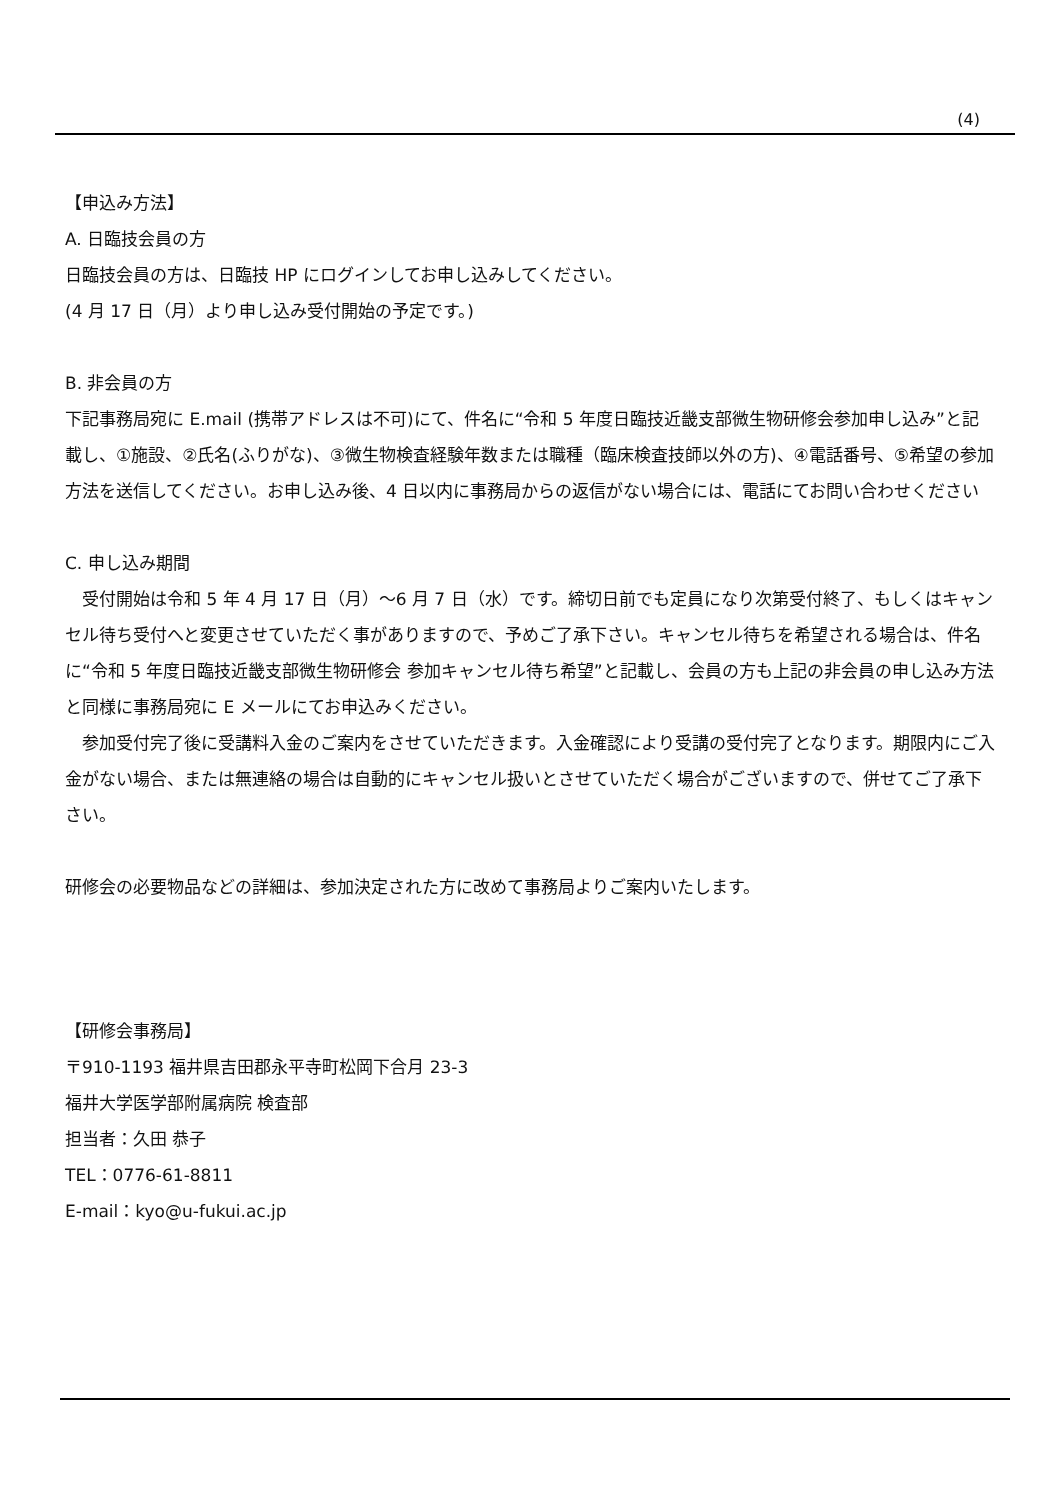(4)
【申込み方法】
A. 日臨技会員の方
日臨技会員の方は、日臨技 HP にログインしてお申し込みしてください。
(4 月 17 日（月）より申し込み受付開始の予定です。)
B. 非会員の方
下記事務局宛に E.mail (携帯アドレスは不可)にて、件名に“令和 5 年度日臨技近畿支部微生物研修会参加申し込み”と記載し、①施設、②氏名(ふりがな)、③微生物検査経験年数または職種（臨床検査技師以外の方)、④電話番号、⑤希望の参加方法を送信してください。お申し込み後、4 日以内に事務局からの返信がない場合には、電話にてお問い合わせください
C. 申し込み期間
　受付開始は令和 5 年 4 月 17 日（月）～6 月 7 日（水）です。締切日前でも定員になり次第受付終了、もしくはキャンセル待ち受付へと変更させていただく事がありますので、予めご了承下さい。キャンセル待ちを希望される場合は、件名に“令和 5 年度日臨技近畿支部微生物研修会 参加キャンセル待ち希望”と記載し、会員の方も上記の非会員の申し込み方法と同様に事務局宛に E メールにてお申込みください。
　参加受付完了後に受講料入金のご案内をさせていただきます。入金確認により受講の受付完了となります。期限内にご入金がない場合、または無連絡の場合は自動的にキャンセル扱いとさせていただく場合がございますので、併せてご了承下さい。
研修会の必要物品などの詳細は、参加決定された方に改めて事務局よりご案内いたします。
【研修会事務局】
〒910-1193 福井県吉田郡永平寺町松岡下合月 23-3
福井大学医学部附属病院 検査部
担当者：久田 恭子
TEL：0776-61-8811
E-mail：kyo@u-fukui.ac.jp